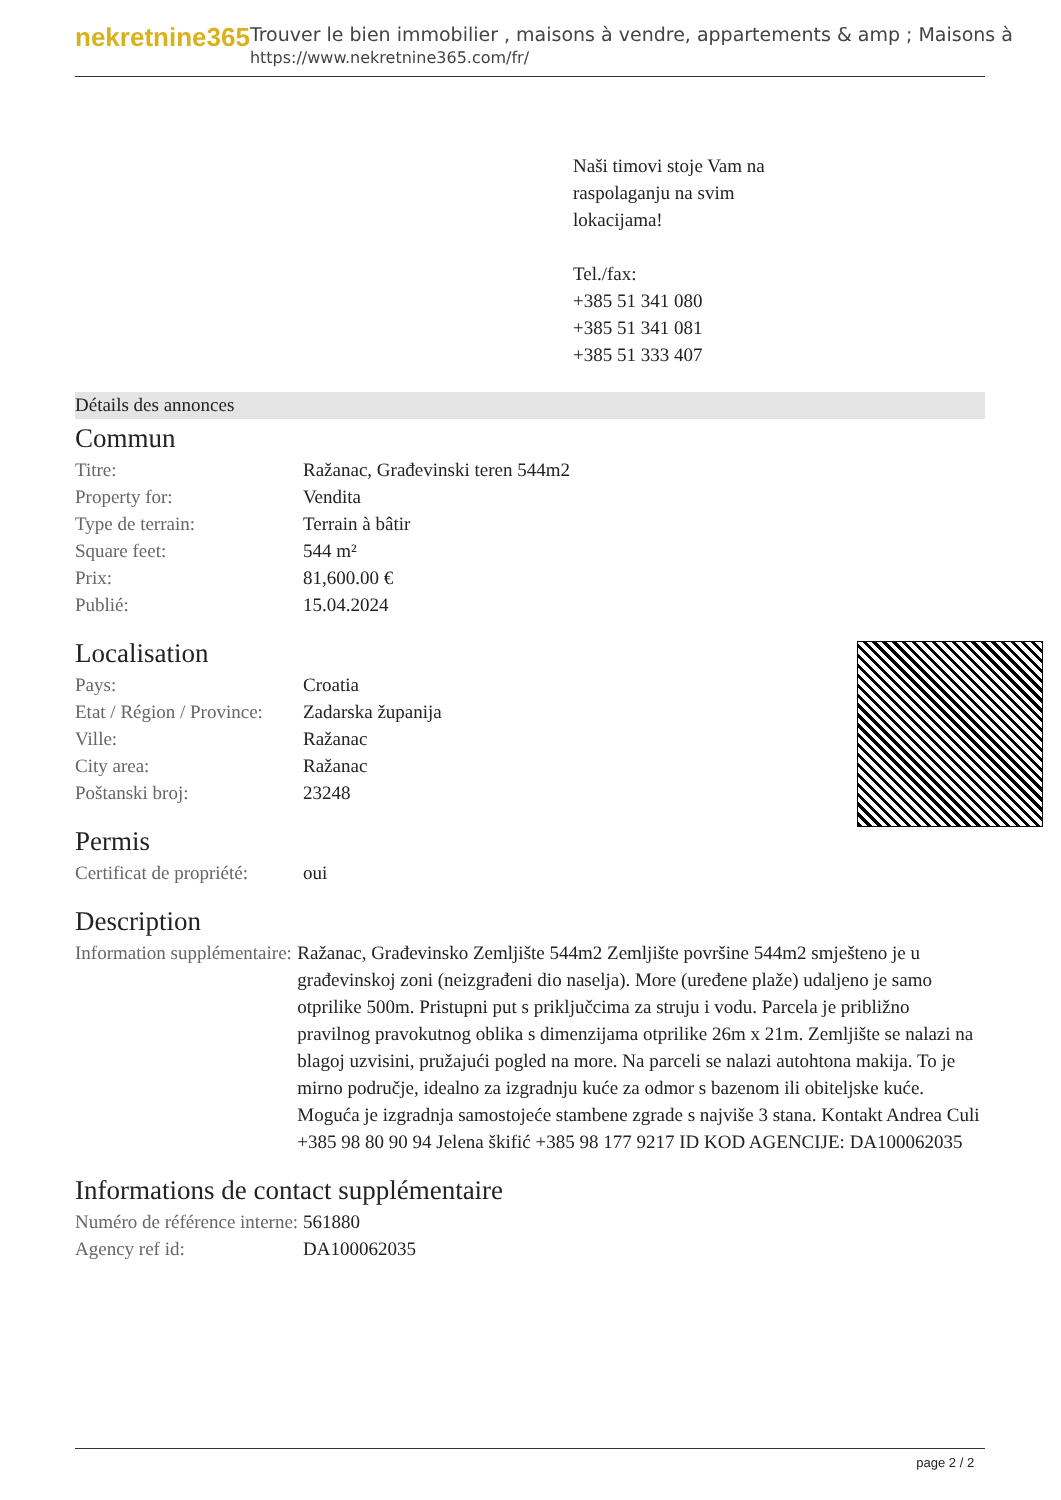nekretnine365
Trouver le bien immobilier , maisons à vendre, appartements & amp ; Maisons à
https://www.nekretnine365.com/fr/
Naši timovi stoje Vam na
raspolaganju na svim
lokacijama!
Tel./fax:
+385 51 341 080
+385 51 341 081
+385 51 333 407
Détails des annonces
Commun
| Titre: | Ražanac, Građevinski teren 544m2 |
| Property for: | Vendita |
| Type de terrain: | Terrain à bâtir |
| Square feet: | 544 m² |
| Prix: | 81,600.00 € |
| Publié: | 15.04.2024 |
Localisation
| Pays: | Croatia |
| Etat / Région / Province: | Zadarska županija |
| Ville: | Ražanac |
| City area: | Ražanac |
| Poštanski broj: | 23248 |
Permis
| Certificat de propriété: | oui |
Description
| Information supplémentaire: | Ražanac, Građevinsko Zemljište 544m2 Zemljište površine 544m2 smješteno je u građevinskoj zoni (neizgrađeni dio naselja). More (uređene plaže) udaljeno je samo otprilike 500m. Pristupni put s priključcima za struju i vodu. Parcela je približno pravilnog pravokutnog oblika s dimenzijama otprilike 26m x 21m. Zemljište se nalazi na blagoj uzvisini, pružajući pogled na more. Na parceli se nalazi autohtona makija. To je mirno područje, idealno za izgradnju kuće za odmor s bazenom ili obiteljske kuće. Moguća je izgradnja samostojeće stambene zgrade s najviše 3 stana. Kontakt Andrea Culi +385 98 80 90 94 Jelena škifić +385 98 177 9217 ID KOD AGENCIJE: DA100062035 |
Informations de contact supplémentaire
| Numéro de référence interne: | 561880 |
| Agency ref id: | DA100062035 |
page 2 / 2